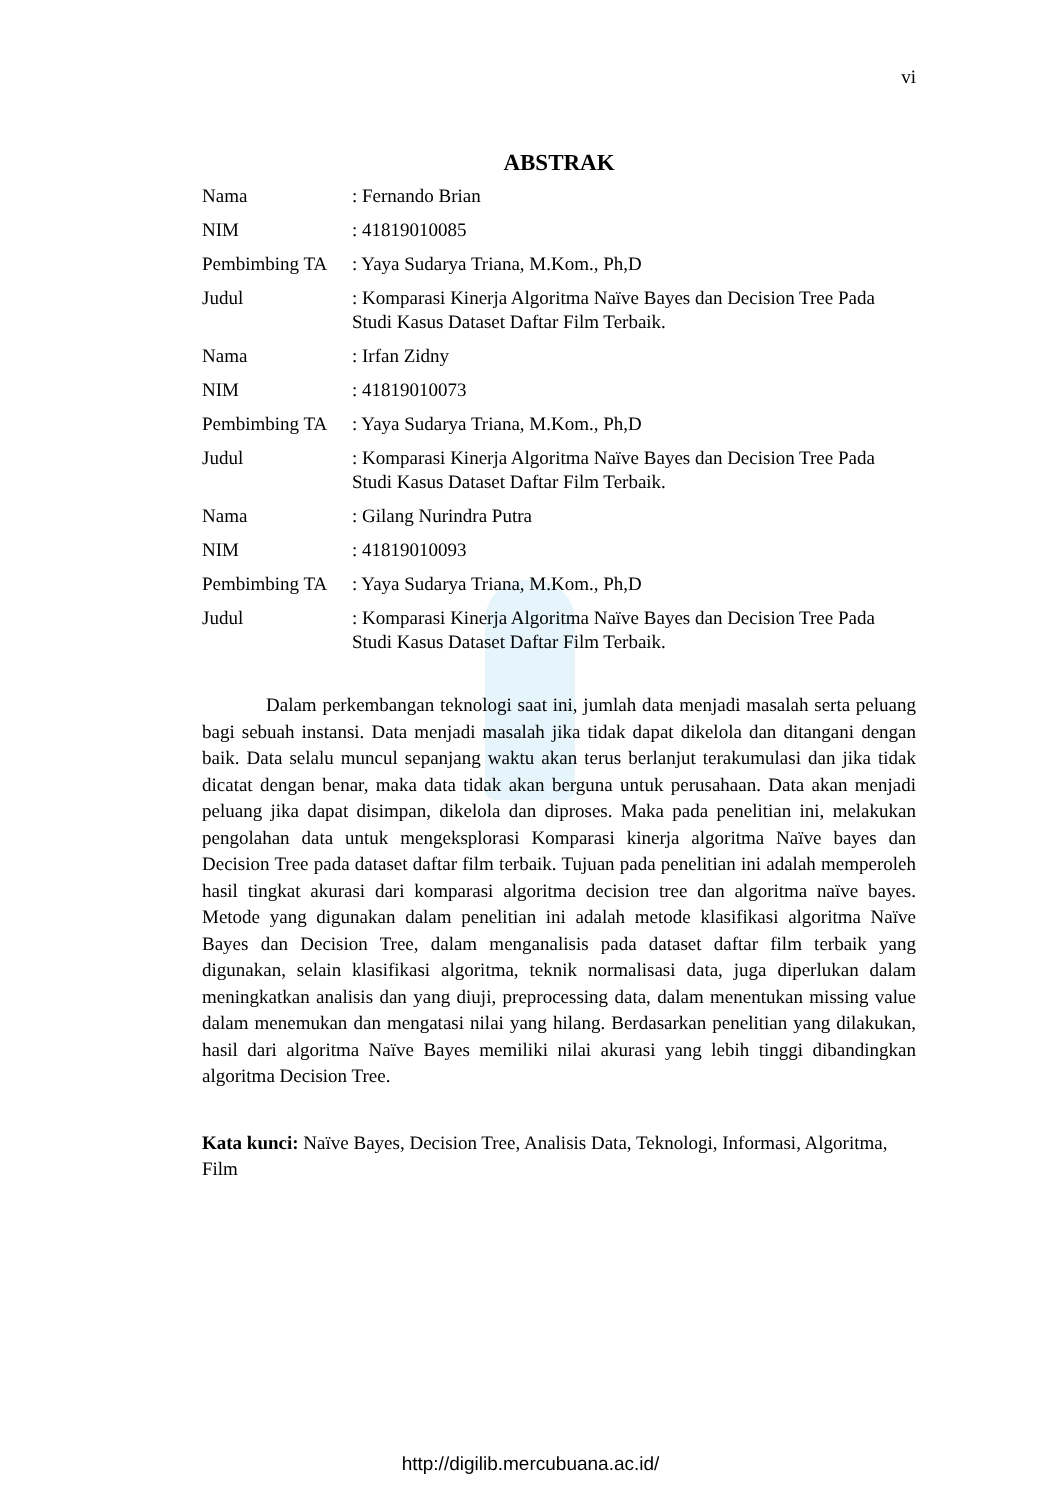vi
ABSTRAK
| Nama | : Fernando Brian |
| NIM | : 41819010085 |
| Pembimbing TA | : Yaya Sudarya Triana, M.Kom., Ph,D |
| Judul | : Komparasi Kinerja Algoritma Naïve Bayes dan Decision Tree Pada Studi Kasus Dataset Daftar Film Terbaik. |
| Nama | : Irfan Zidny |
| NIM | : 41819010073 |
| Pembimbing TA | : Yaya Sudarya Triana, M.Kom., Ph,D |
| Judul | : Komparasi Kinerja Algoritma Naïve Bayes dan Decision Tree Pada Studi Kasus Dataset Daftar Film Terbaik. |
| Nama | : Gilang Nurindra Putra |
| NIM | : 41819010093 |
| Pembimbing TA | : Yaya Sudarya Triana, M.Kom., Ph,D |
| Judul | : Komparasi Kinerja Algoritma Naïve Bayes dan Decision Tree Pada Studi Kasus Dataset Daftar Film Terbaik. |
Dalam perkembangan teknologi saat ini, jumlah data menjadi masalah serta peluang bagi sebuah instansi. Data menjadi masalah jika tidak dapat dikelola dan ditangani dengan baik. Data selalu muncul sepanjang waktu akan terus berlanjut terakumulasi dan jika tidak dicatat dengan benar, maka data tidak akan berguna untuk perusahaan. Data akan menjadi peluang jika dapat disimpan, dikelola dan diproses. Maka pada penelitian ini, melakukan pengolahan data untuk mengeksplorasi Komparasi kinerja algoritma Naïve bayes dan Decision Tree pada dataset daftar film terbaik. Tujuan pada penelitian ini adalah memperoleh hasil tingkat akurasi dari komparasi algoritma decision tree dan algoritma naïve bayes. Metode yang digunakan dalam penelitian ini adalah metode klasifikasi algoritma Naïve Bayes dan Decision Tree, dalam menganalisis pada dataset daftar film terbaik yang digunakan, selain klasifikasi algoritma, teknik normalisasi data, juga diperlukan dalam meningkatkan analisis dan yang diuji, preprocessing data, dalam menentukan missing value dalam menemukan dan mengatasi nilai yang hilang. Berdasarkan penelitian yang dilakukan, hasil dari algoritma Naïve Bayes memiliki nilai akurasi yang lebih tinggi dibandingkan algoritma Decision Tree.
Kata kunci: Naïve Bayes, Decision Tree, Analisis Data, Teknologi, Informasi, Algoritma, Film
http://digilib.mercubuana.ac.id/